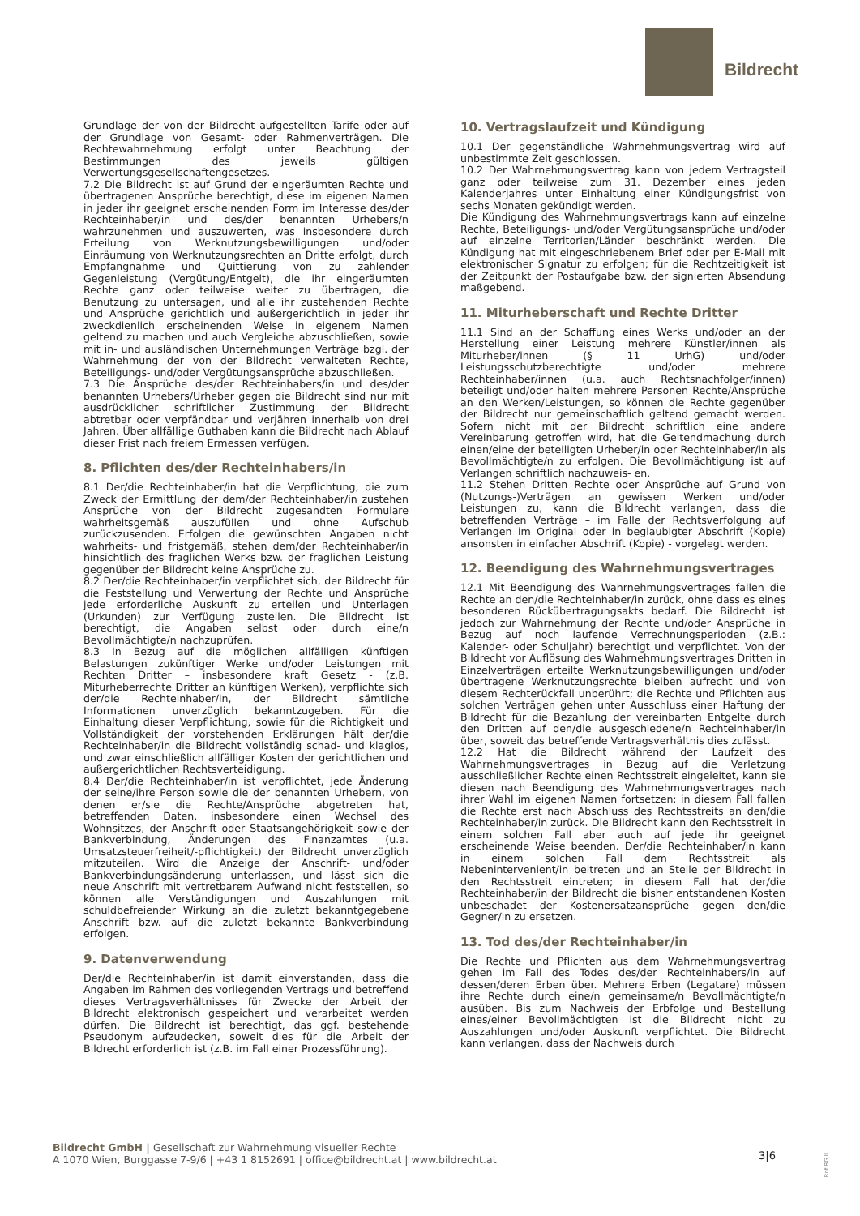Bildrecht
Grundlage der von der Bildrecht aufgestellten Tarife oder auf der Grundlage von Gesamt- oder Rahmenverträgen. Die Rechtewahrnehmung erfolgt unter Beachtung der Bestimmungen des jeweils gültigen Verwertungsgesellschaftengesetzes.
7.2 Die Bildrecht ist auf Grund der eingeräumten Rechte und übertragenen Ansprüche berechtigt, diese im eigenen Namen in jeder ihr geeignet erscheinenden Form im Interesse des/der Rechteinhaber/in und des/der benannten Urhebers/n wahrzunehmen und auszuwerten, was insbesondere durch Erteilung von Werknutzungsbewilligungen und/oder Einräumung von Werknutzungsrechten an Dritte erfolgt, durch Empfangnahme und Quittierung von zu zahlender Gegenleistung (Vergütung/Entgelt), die ihr eingeräumten Rechte ganz oder teilweise weiter zu übertragen, die Benutzung zu untersagen, und alle ihr zustehenden Rechte und Ansprüche gerichtlich und außergerichtlich in jeder ihr zweckdienlich erscheinenden Weise in eigenem Namen geltend zu machen und auch Vergleiche abzuschließen, sowie mit in- und ausländischen Unternehmungen Verträge bzgl. der Wahrnehmung der von der Bildrecht verwalteten Rechte, Beteiligungs- und/oder Vergütungsansprüche abzuschließen.
7.3 Die Ansprüche des/der Rechteinhabers/in und des/der benannten Urhebers/Urheber gegen die Bildrecht sind nur mit ausdrücklicher schriftlicher Zustimmung der Bildrecht abtretbar oder verpfändbar und verjähren innerhalb von drei Jahren. Über allfällige Guthaben kann die Bildrecht nach Ablauf dieser Frist nach freiem Ermessen verfügen.
8. Pflichten des/der Rechteinhabers/in
8.1 Der/die Rechteinhaber/in hat die Verpflichtung, die zum Zweck der Ermittlung der dem/der Rechteinhaber/in zustehen Ansprüche von der Bildrecht zugesandten Formulare wahrheitsgemäß auszufüllen und ohne Aufschub zurückzusenden. Erfolgen die gewünschten Angaben nicht wahrheits- und fristgemäß, stehen dem/der Rechteinhaber/in hinsichtlich des fraglichen Werks bzw. der fraglichen Leistung gegenüber der Bildrecht keine Ansprüche zu.
8.2 Der/die Rechteinhaber/in verpflichtet sich, der Bildrecht für die Feststellung und Verwertung der Rechte und Ansprüche jede erforderliche Auskunft zu erteilen und Unterlagen (Urkunden) zur Verfügung zustellen. Die Bildrecht ist berechtigt, die Angaben selbst oder durch eine/n Bevollmächtigte/n nachzuprüfen.
8.3 In Bezug auf die möglichen allfälligen künftigen Belastungen zukünftiger Werke und/oder Leistungen mit Rechten Dritter – insbesondere kraft Gesetz - (z.B. Miturheberrechte Dritter an künftigen Werken), verpflichte sich der/die Rechteinhaber/in, der Bildrecht sämtliche Informationen unverzüglich bekanntzugeben. Für die Einhaltung dieser Verpflichtung, sowie für die Richtigkeit und Vollständigkeit der vorstehenden Erklärungen hält der/die Rechteinhaber/in die Bildrecht vollständig schad- und klaglos, und zwar einschließlich allfälliger Kosten der gerichtlichen und außergerichtlichen Rechtsverteidigung.
8.4 Der/die Rechteinhaber/in ist verpflichtet, jede Änderung der seine/ihre Person sowie die der benannten Urhebern, von denen er/sie die Rechte/Ansprüche abgetreten hat, betreffenden Daten, insbesondere einen Wechsel des Wohnsitzes, der Anschrift oder Staatsangehörigkeit sowie der Bankverbindung, Änderungen des Finanzamtes (u.a. Umsatzsteuerfreiheit/-pflichtigkeit) der Bildrecht unverzüglich mitzuteilen. Wird die Anzeige der Anschrift- und/oder Bankverbindungsänderung unterlassen, und lässt sich die neue Anschrift mit vertretbarem Aufwand nicht feststellen, so können alle Verständigungen und Auszahlungen mit schuldbefreiender Wirkung an die zuletzt bekanntgegebene Anschrift bzw. auf die zuletzt bekannte Bankverbindung erfolgen.
9. Datenverwendung
Der/die Rechteinhaber/in ist damit einverstanden, dass die Angaben im Rahmen des vorliegenden Vertrags und betreffend dieses Vertragsverhältnisses für Zwecke der Arbeit der Bildrecht elektronisch gespeichert und verarbeitet werden dürfen. Die Bildrecht ist berechtigt, das ggf. bestehende Pseudonym aufzudecken, soweit dies für die Arbeit der Bildrecht erforderlich ist (z.B. im Fall einer Prozessführung).
10. Vertragslaufzeit und Kündigung
10.1 Der gegenständliche Wahrnehmungsvertrag wird auf unbestimmte Zeit geschlossen.
10.2 Der Wahrnehmungsvertrag kann von jedem Vertragsteil ganz oder teilweise zum 31. Dezember eines jeden Kalenderjahres unter Einhaltung einer Kündigungsfrist von sechs Monaten gekündigt werden.
Die Kündigung des Wahrnehmungsvertrags kann auf einzelne Rechte, Beteiligungs- und/oder Vergütungsansprüche und/oder auf einzelne Territorien/Länder beschränkt werden. Die Kündigung hat mit eingeschriebenem Brief oder per E-Mail mit elektronischer Signatur zu erfolgen; für die Rechtzeitigkeit ist der Zeitpunkt der Postaufgabe bzw. der signierten Absendung maßgebend.
11. Miturheberschaft und Rechte Dritter
11.1 Sind an der Schaffung eines Werks und/oder an der Herstellung einer Leistung mehrere Künstler/innen als Miturheber/innen (§ 11 UrhG) und/oder Leistungsschutzberechtigte und/oder mehrere Rechteinhaber/innen (u.a. auch Rechtsnachfolger/innen) beteiligt und/oder halten mehrere Personen Rechte/Ansprüche an den Werken/Leistungen, so können die Rechte gegenüber der Bildrecht nur gemeinschaftlich geltend gemacht werden. Sofern nicht mit der Bildrecht schriftlich eine andere Vereinbarung getroffen wird, hat die Geltendmachung durch einen/eine der beteiligten Urheber/in oder Rechteinhaber/in als Bevollmächtigte/n zu erfolgen. Die Bevollmächtigung ist auf Verlangen schriftlich nachzuweis- en.
11.2 Stehen Dritten Rechte oder Ansprüche auf Grund von (Nutzungs-)Verträgen an gewissen Werken und/oder Leistungen zu, kann die Bildrecht verlangen, dass die betreffenden Verträge – im Falle der Rechtsverfolgung auf Verlangen im Original oder in beglaubigter Abschrift (Kopie) ansonsten in einfacher Abschrift (Kopie) - vorgelegt werden.
12. Beendigung des Wahrnehmungsvertrages
12.1 Mit Beendigung des Wahrnehmungsvertrages fallen die Rechte an den/die Rechteinhaber/in zurück, ohne dass es eines besonderen Rückübertragungsakts bedarf. Die Bildrecht ist jedoch zur Wahrnehmung der Rechte und/oder Ansprüche in Bezug auf noch laufende Verrechnungsperioden (z.B.: Kalender- oder Schuljahr) berechtigt und verpflichtet. Von der Bildrecht vor Auflösung des Wahrnehmungsvertrages Dritten in Einzelverträgen erteilte Werknutzungsbewilligungen und/oder übertragene Werknutzungsrechte bleiben aufrecht und von diesem Rechterückfall unberührt; die Rechte und Pflichten aus solchen Verträgen gehen unter Ausschluss einer Haftung der Bildrecht für die Bezahlung der vereinbarten Entgelte durch den Dritten auf den/die ausgeschiedene/n Rechteinhaber/in über, soweit das betreffende Vertragsverhältnis dies zulässt.
12.2 Hat die Bildrecht während der Laufzeit des Wahrnehmungsvertrages in Bezug auf die Verletzung ausschließlicher Rechte einen Rechtsstreit eingeleitet, kann sie diesen nach Beendigung des Wahrnehmungsvertrages nach ihrer Wahl im eigenen Namen fortsetzen; in diesem Fall fallen die Rechte erst nach Abschluss des Rechtsstreits an den/die Rechteinhaber/in zurück. Die Bildrecht kann den Rechtsstreit in einem solchen Fall aber auch auf jede ihr geeignet erscheinende Weise beenden. Der/die Rechteinhaber/in kann in einem solchen Fall dem Rechtsstreit als Nebenintervenient/in beitreten und an Stelle der Bildrecht in den Rechtsstreit eintreten; in diesem Fall hat der/die Rechteinhaber/in der Bildrecht die bisher entstandenen Kosten unbeschadet der Kostenersatzansprüche gegen den/die Gegner/in zu ersetzen.
13. Tod des/der Rechteinhaber/in
Die Rechte und Pflichten aus dem Wahrnehmungsvertrag gehen im Fall des Todes des/der Rechteinhabers/in auf dessen/deren Erben über. Mehrere Erben (Legatare) müssen ihre Rechte durch eine/n gemeinsame/n Bevollmächtigte/n ausüben. Bis zum Nachweis der Erbfolge und Bestellung eines/einer Bevollmächtigten ist die Bildrecht nicht zu Auszahlungen und/oder Auskunft verpflichtet. Die Bildrecht kann verlangen, dass der Nachweis durch
Bildrecht GmbH | Gesellschaft zur Wahrnehmung visueller Rechte
A 1070 Wien, Burggasse 7-9/6 | +43 1 8152691 | office@bildrecht.at | www.bildrecht.at
3|6
Rnf BG II